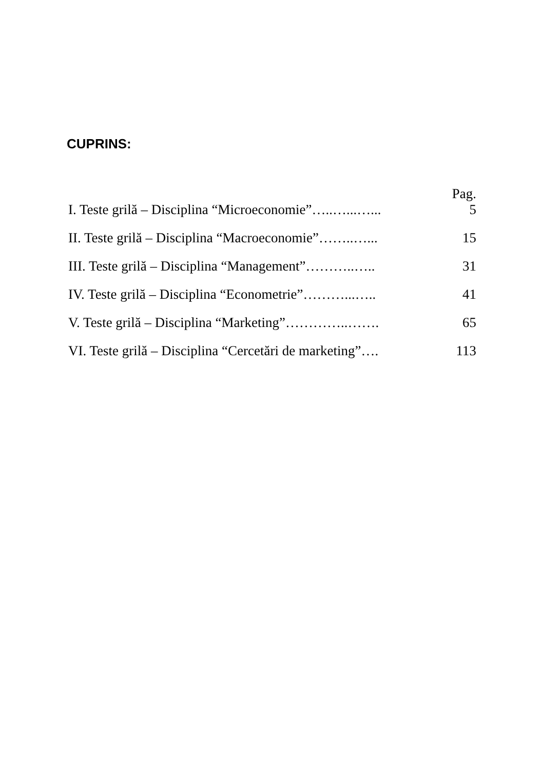CUPRINS:
| | Pag. |
| I. Teste grilă – Disciplina “Microeconomie”…..…...…... | 5 |
| II. Teste grilă – Disciplina “Macroeconomie”……..…... | 15 |
| III. Teste grilă – Disciplina “Management”………..….. | 31 |
| IV. Teste grilă – Disciplina “Econometrie”………...….. | 41 |
| V. Teste grilă – Disciplina “Marketing”…………..……. | 65 |
| VI. Teste grilă – Disciplina “Cercetări de marketing”…. | 113 |